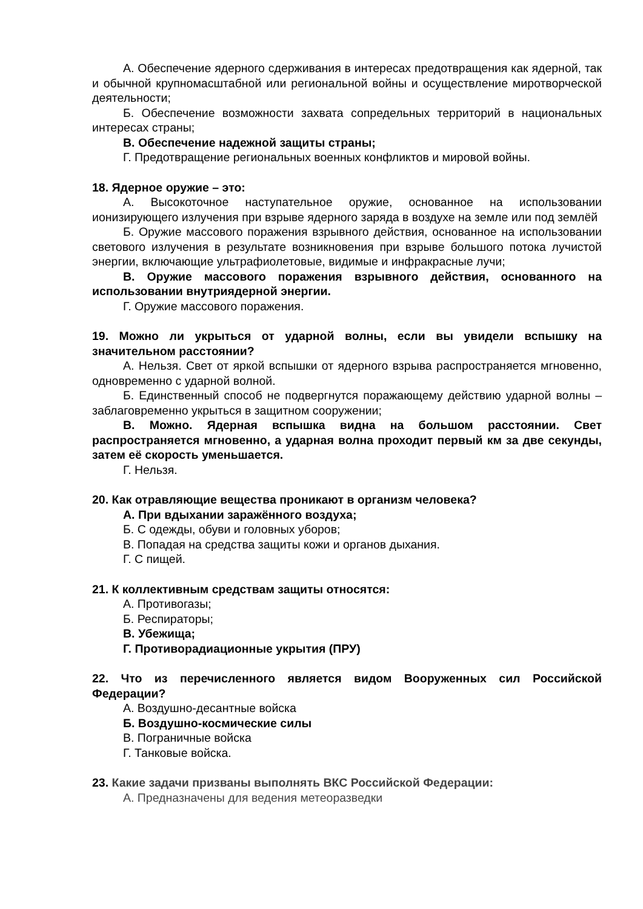А. Обеспечение ядерного сдерживания в интересах предотвращения как ядерной, так и обычной крупномасштабной или региональной войны и осуществление миротворческой деятельности;
Б. Обеспечение возможности захвата сопредельных территорий в национальных интересах страны;
В. Обеспечение надежной защиты страны;
Г. Предотвращение региональных военных конфликтов и мировой войны.
18. Ядерное оружие – это:
А. Высокоточное наступательное оружие, основанное на использовании ионизирующего излучения при взрыве ядерного заряда в воздухе на земле или под землёй
Б. Оружие массового поражения взрывного действия, основанное на использовании светового излучения в результате возникновения при взрыве большого потока лучистой энергии, включающие ультрафиолетовые, видимые и инфракрасные лучи;
В. Оружие массового поражения взрывного действия, основанного на использовании внутриядерной энергии.
Г. Оружие массового поражения.
19. Можно ли укрыться от ударной волны, если вы увидели вспышку на значительном расстоянии?
А. Нельзя. Свет от яркой вспышки от ядерного взрыва распространяется мгновенно, одновременно с ударной волной.
Б. Единственный способ не подвергнутся поражающему действию ударной волны – заблаговременно укрыться в защитном сооружении;
В. Можно. Ядерная вспышка видна на большом расстоянии. Свет распространяется мгновенно, а ударная волна проходит первый км за две секунды, затем её скорость уменьшается.
Г. Нельзя.
20. Как отравляющие вещества проникают в организм человека?
А. При вдыхании заражённого воздуха;
Б. С одежды, обуви и головных уборов;
В. Попадая на средства защиты кожи и органов дыхания.
Г. С пищей.
21. К коллективным средствам защиты относятся:
А. Противогазы;
Б. Респираторы;
В. Убежища;
Г. Противорадиационные укрытия (ПРУ)
22. Что из перечисленного является видом Вооруженных сил Российской Федерации?
А. Воздушно-десантные войска
Б. Воздушно-космические силы
В. Пограничные войска
Г. Танковые войска.
23. Какие задачи призваны выполнять ВКС Российской Федерации:
А. Предназначены для ведения метеоразведки